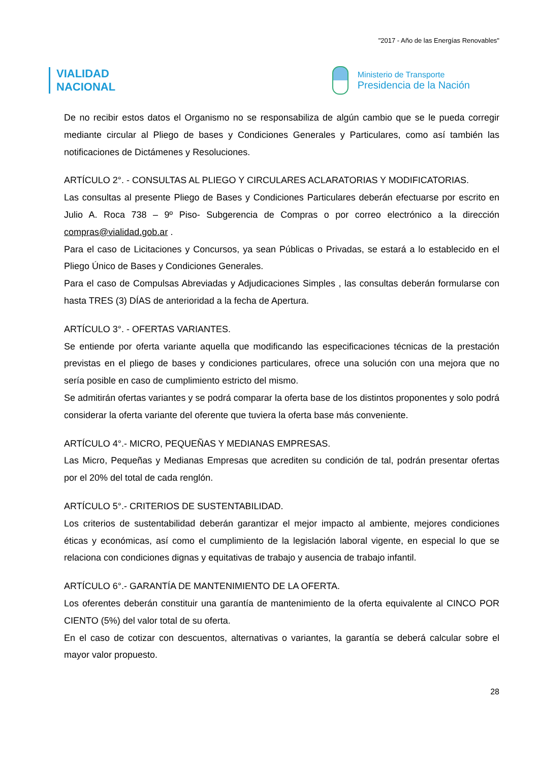"2017 - Año de las Energías Renovables"
VIALIDAD
NACIONAL
Ministerio de Transporte
Presidencia de la Nación
De no recibir estos datos el Organismo no se responsabiliza de algún cambio que se le pueda corregir mediante circular al Pliego de bases y Condiciones Generales y Particulares, como así también las notificaciones de Dictámenes y Resoluciones.
ARTÍCULO 2°. - CONSULTAS AL PLIEGO Y CIRCULARES ACLARATORIAS Y MODIFICATORIAS.
Las consultas al presente Pliego de Bases y Condiciones Particulares deberán efectuarse por escrito en Julio A. Roca 738 – 9º Piso- Subgerencia de Compras o por correo electrónico a la dirección compras@vialidad.gob.ar .
Para el caso de Licitaciones y Concursos, ya sean Públicas o Privadas, se estará a lo establecido en el Pliego Único de Bases y Condiciones Generales.
Para el caso de Compulsas Abreviadas y Adjudicaciones Simples , las consultas deberán formularse con hasta TRES (3) DÍAS de anterioridad a la fecha de Apertura.
ARTÍCULO 3°. - OFERTAS VARIANTES.
Se entiende por oferta variante aquella que modificando las especificaciones técnicas de la prestación previstas en el pliego de bases y condiciones particulares, ofrece una solución con una mejora que no sería posible en caso de cumplimiento estricto del mismo.
Se admitirán ofertas variantes y se podrá comparar la oferta base de los distintos proponentes y solo podrá considerar la oferta variante del oferente que tuviera la oferta base más conveniente.
ARTÍCULO 4°.- MICRO, PEQUEÑAS Y MEDIANAS EMPRESAS.
Las Micro, Pequeñas y Medianas Empresas que acrediten su condición de tal, podrán presentar ofertas por el 20% del total de cada renglón.
ARTÍCULO 5°.- CRITERIOS DE SUSTENTABILIDAD.
Los criterios de sustentabilidad deberán garantizar el mejor impacto al ambiente, mejores condiciones éticas y económicas, así como el cumplimiento de la legislación laboral vigente, en especial lo que se relaciona con condiciones dignas y equitativas de trabajo y ausencia de trabajo infantil.
ARTÍCULO 6°.- GARANTÍA DE MANTENIMIENTO DE LA OFERTA.
Los oferentes deberán constituir una garantía de mantenimiento de la oferta equivalente al CINCO POR CIENTO (5%) del valor total de su oferta.
En el caso de cotizar con descuentos, alternativas o variantes, la garantía se deberá calcular sobre el mayor valor propuesto.
28